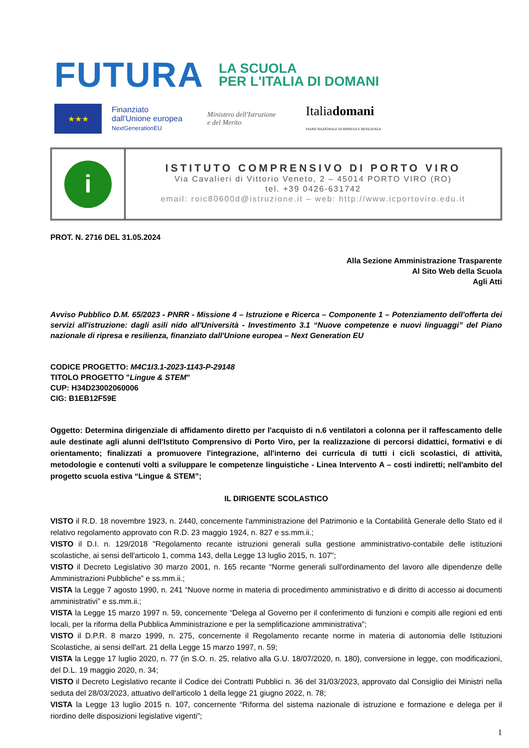FUTURA
LA SCUOLA
PER L'ITALIA DI DOMANI
★★★
Finanziato
dall'Unione europea
NextGenerationEU
Ministero dell'Istruzione
e del Merito
Italiadomani
PIANO NAZIONALE DI RIPRESA E RESILIENZA
i
ISTITUTO COMPRENSIVO DI PORTO VIRO
Via Cavalieri di Vittorio Veneto, 2 – 45014 PORTO VIRO (RO)
tel. +39 0426-631742
email: roic80600d@istruzione.it – web: http://www.icportoviro.edu.it
PROT. N. 2716 DEL 31.05.2024
Alla Sezione Amministrazione Trasparente
Al Sito Web della Scuola
Agli Atti
Avviso Pubblico D.M. 65/2023 - PNRR - Missione 4 – Istruzione e Ricerca – Componente 1 – Potenziamento dell'offerta dei servizi all'istruzione: dagli asili nido all'Università - Investimento 3.1 “Nuove competenze e nuovi linguaggi” del Piano nazionale di ripresa e resilienza, finanziato dall'Unione europea – Next Generation EU
CODICE PROGETTO: M4C1I3.1-2023-1143-P-29148
TITOLO PROGETTO "Lingue & STEM"
CUP: H34D23002060006
CIG: B1EB12F59E
Oggetto: Determina dirigenziale di affidamento diretto per l'acquisto di n.6 ventilatori a colonna per il raffescamento delle aule destinate agli alunni dell'Istituto Comprensivo di Porto Viro, per la realizzazione di percorsi didattici, formativi e di orientamento; finalizzati a promuovere l'integrazione, all'interno dei curricula di tutti i cicli scolastici, di attività, metodologie e contenuti volti a sviluppare le competenze linguistiche - Linea Intervento A – costi indiretti; nell'ambito del progetto scuola estiva “Lingue & STEM”;
IL DIRIGENTE SCOLASTICO
VISTO il R.D. 18 novembre 1923, n. 2440, concernente l'amministrazione del Patrimonio e la Contabilità Generale dello Stato ed il relativo regolamento approvato con R.D. 23 maggio 1924, n. 827 e ss.mm.ii.;
VISTO il D.I. n. 129/2018 "Regolamento recante istruzioni generali sulla gestione amministrativo-contabile delle istituzioni scolastiche, ai sensi dell'articolo 1, comma 143, della Legge 13 luglio 2015, n. 107";
VISTO il Decreto Legislativo 30 marzo 2001, n. 165 recante “Norme generali sull'ordinamento del lavoro alle dipendenze delle Amministrazioni Pubbliche” e ss.mm.ii.;
VISTA la Legge 7 agosto 1990, n. 241 “Nuove norme in materia di procedimento amministrativo e di diritto di accesso ai documenti amministrativi” e ss.mm.ii.;
VISTA la Legge 15 marzo 1997 n. 59, concernente “Delega al Governo per il conferimento di funzioni e compiti alle regioni ed enti locali, per la riforma della Pubblica Amministrazione e per la semplificazione amministrativa";
VISTO il D.P.R. 8 marzo 1999, n. 275, concernente il Regolamento recante norme in materia di autonomia delle Istituzioni Scolastiche, ai sensi dell'art. 21 della Legge 15 marzo 1997, n. 59;
VISTA la Legge 17 luglio 2020, n. 77 (in S.O. n. 25, relativo alla G.U. 18/07/2020, n. 180), conversione in legge, con modificazioni, del D.L. 19 maggio 2020, n. 34;
VISTO il Decreto Legislativo recante il Codice dei Contratti Pubblici n. 36 del 31/03/2023, approvato dal Consiglio dei Ministri nella seduta del 28/03/2023, attuativo dell'articolo 1 della legge 21 giugno 2022, n. 78;
VISTA la Legge 13 luglio 2015 n. 107, concernente “Riforma del sistema nazionale di istruzione e formazione e delega per il riordino delle disposizioni legislative vigenti”;
1